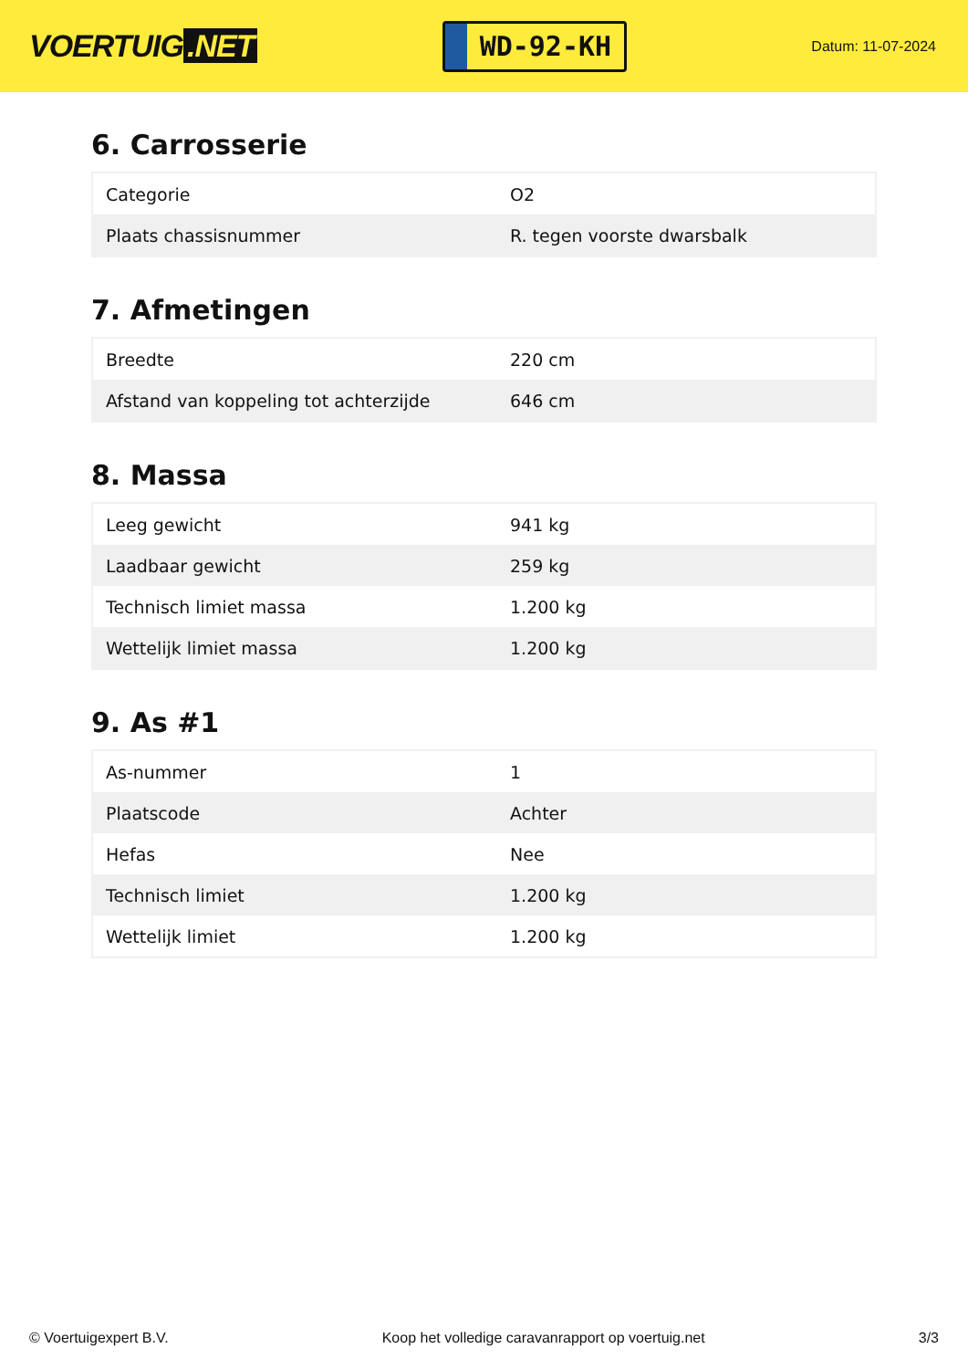VOERTUIG.NET
WD-92-KH
Datum: 11-07-2024
6. Carrosserie
| Categorie | O2 |
| Plaats chassisnummer | R. tegen voorste dwarsbalk |
7. Afmetingen
| Breedte | 220 cm |
| Afstand van koppeling tot achterzijde | 646 cm |
8. Massa
| Leeg gewicht | 941 kg |
| Laadbaar gewicht | 259 kg |
| Technisch limiet massa | 1.200 kg |
| Wettelijk limiet massa | 1.200 kg |
9. As #1
| As-nummer | 1 |
| Plaatscode | Achter |
| Hefas | Nee |
| Technisch limiet | 1.200 kg |
| Wettelijk limiet | 1.200 kg |
© Voertuigexpert B.V. Koop het volledige caravanrapport op voertuig.net 3/3